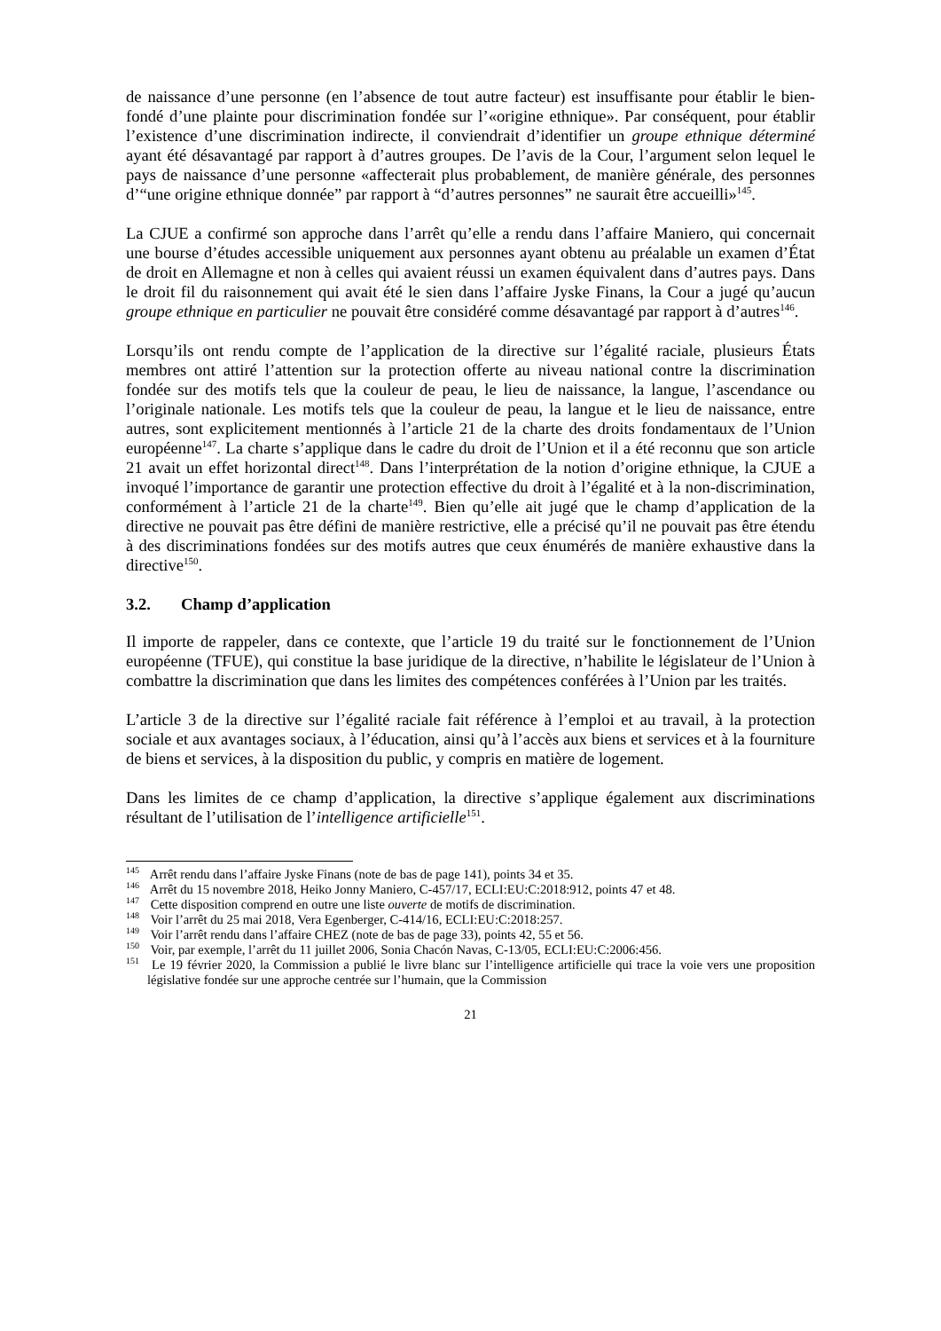de naissance d’une personne (en l’absence de tout autre facteur) est insuffisante pour établir le bien-fondé d’une plainte pour discrimination fondée sur l’«origine ethnique». Par conséquent, pour établir l’existence d’une discrimination indirecte, il conviendrait d’identifier un groupe ethnique déterminé ayant été désavantagé par rapport à d’autres groupes. De l’avis de la Cour, l’argument selon lequel le pays de naissance d’une personne «affecterait plus probablement, de manière générale, des personnes d’“une origine ethnique donnée” par rapport à “d’autres personnes” ne saurait être accueilli»<sup>145</sup>.
La CJUE a confirmé son approche dans l’arrêt qu’elle a rendu dans l’affaire Maniero, qui concernait une bourse d’études accessible uniquement aux personnes ayant obtenu au préalable un examen d’État de droit en Allemagne et non à celles qui avaient réussi un examen équivalent dans d’autres pays. Dans le droit fil du raisonnement qui avait été le sien dans l’affaire Jyske Finans, la Cour a jugé qu’aucun groupe ethnique en particulier ne pouvait être considéré comme désavantagé par rapport à d’autres<sup>146</sup>.
Lorsqu’ils ont rendu compte de l’application de la directive sur l’égalité raciale, plusieurs États membres ont attiré l’attention sur la protection offerte au niveau national contre la discrimination fondée sur des motifs tels que la couleur de peau, le lieu de naissance, la langue, l’ascendance ou l’originale nationale. Les motifs tels que la couleur de peau, la langue et le lieu de naissance, entre autres, sont explicitement mentionnés à l’article 21 de la charte des droits fondamentaux de l’Union européenne<sup>147</sup>. La charte s’applique dans le cadre du droit de l’Union et il a été reconnu que son article 21 avait un effet horizontal direct<sup>148</sup>. Dans l’interprétation de la notion d’origine ethnique, la CJUE a invoqué l’importance de garantir une protection effective du droit à l’égalité et à la non-discrimination, conformément à l’article 21 de la charte<sup>149</sup>. Bien qu’elle ait jugé que le champ d’application de la directive ne pouvait pas être défini de manière restrictive, elle a précisé qu’il ne pouvait pas être étendu à des discriminations fondées sur des motifs autres que ceux énumérés de manière exhaustive dans la directive<sup>150</sup>.
3.2. Champ d’application
Il importe de rappeler, dans ce contexte, que l’article 19 du traité sur le fonctionnement de l’Union européenne (TFUE), qui constitue la base juridique de la directive, n’habilite le législateur de l’Union à combattre la discrimination que dans les limites des compétences conférées à l’Union par les traités.
L’article 3 de la directive sur l’égalité raciale fait référence à l’emploi et au travail, à la protection sociale et aux avantages sociaux, à l’éducation, ainsi qu’à l’accès aux biens et services et à la fourniture de biens et services, à la disposition du public, y compris en matière de logement.
Dans les limites de ce champ d’application, la directive s’applique également aux discriminations résultant de l’utilisation de l’intelligence artificielle<sup>151</sup>.
<sup>145</sup> Arrêt rendu dans l’affaire Jyske Finans (note de bas de page 141), points 34 et 35.
<sup>146</sup> Arrêt du 15 novembre 2018, Heiko Jonny Maniero, C-457/17, ECLI:EU:C:2018:912, points 47 et 48.
<sup>147</sup> Cette disposition comprend en outre une liste ouverte de motifs de discrimination.
<sup>148</sup> Voir l’arrêt du 25 mai 2018, Vera Egenberger, C-414/16, ECLI:EU:C:2018:257.
<sup>149</sup> Voir l’arrêt rendu dans l’affaire CHEZ (note de bas de page 33), points 42, 55 et 56.
<sup>150</sup> Voir, par exemple, l’arrêt du 11 juillet 2006, Sonia Chacón Navas, C-13/05, ECLI:EU:C:2006:456.
<sup>151</sup> Le 19 février 2020, la Commission a publié le livre blanc sur l’intelligence artificielle qui trace la voie vers une proposition législative fondée sur une approche centrée sur l’humain, que la Commission
21